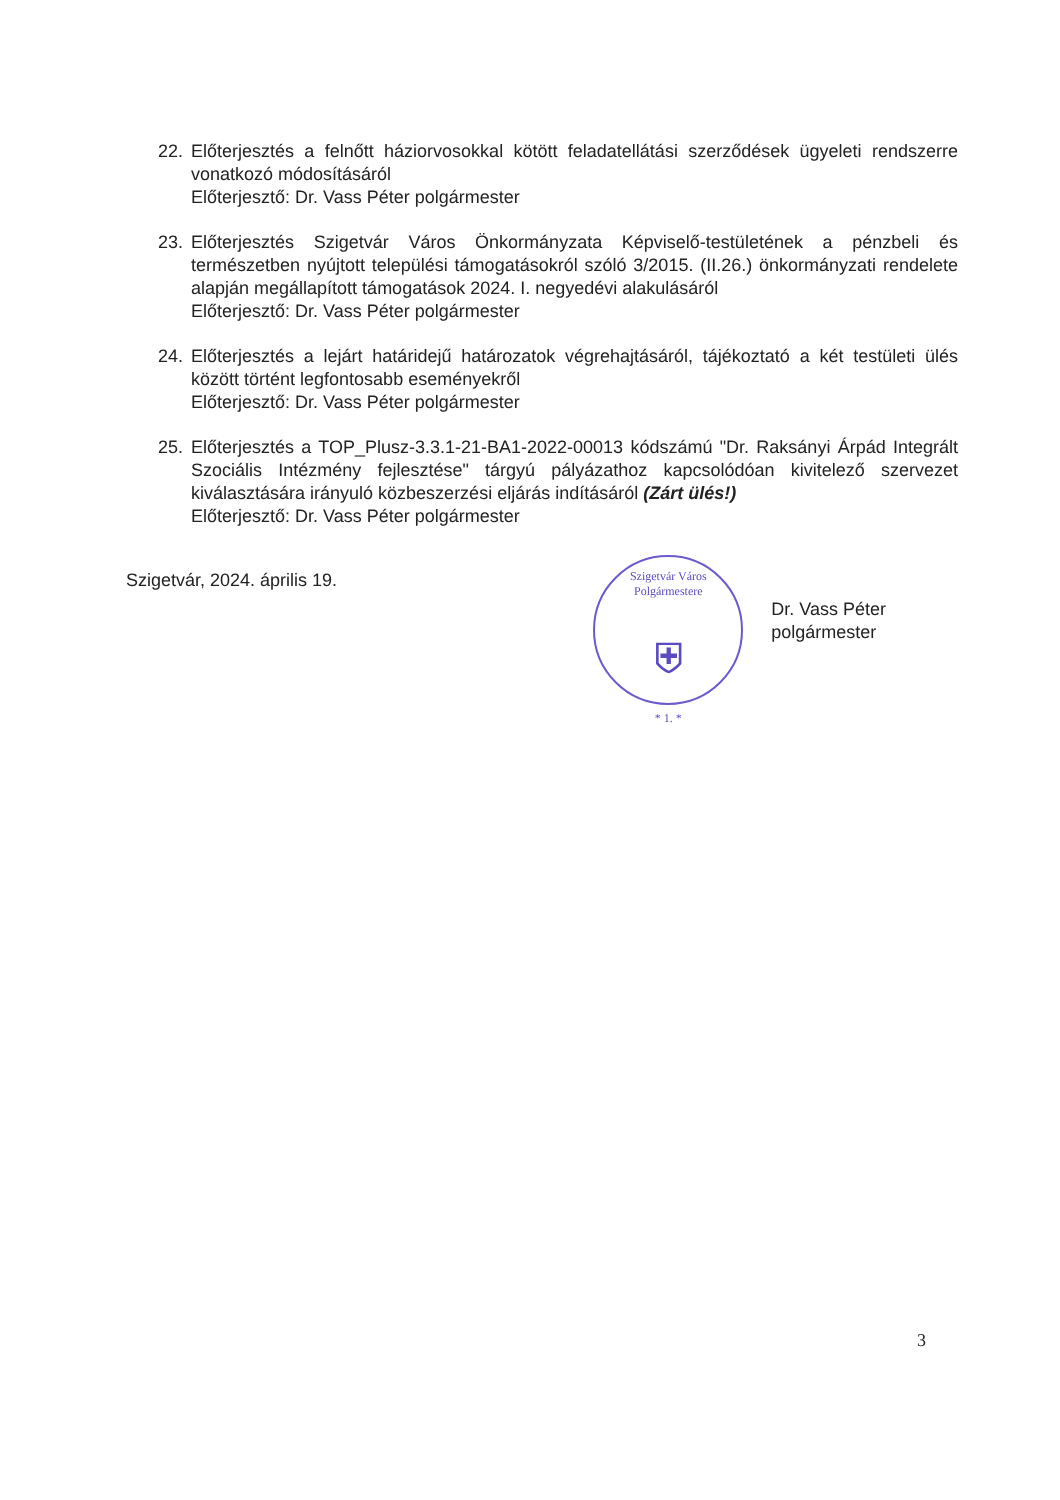22. Előterjesztés a felnőtt háziorvosokkal kötött feladatellátási szerződések ügyeleti rendszerre vonatkozó módosításáról
Előterjesztő: Dr. Vass Péter polgármester
23. Előterjesztés Szigetvár Város Önkormányzata Képviselő-testületének a pénzbeli és természetben nyújtott települési támogatásokról szóló 3/2015. (II.26.) önkormányzati rendelete alapján megállapított támogatások 2024. I. negyedévi alakulásáról
Előterjesztő: Dr. Vass Péter polgármester
24. Előterjesztés a lejárt határidejű határozatok végrehajtásáról, tájékoztató a két testületi ülés között történt legfontosabb eseményekről
Előterjesztő: Dr. Vass Péter polgármester
25. Előterjesztés a TOP_Plusz-3.3.1-21-BA1-2022-00013 kódszámú "Dr. Raksányi Árpád Integrált Szociális Intézmény fejlesztése" tárgyú pályázathoz kapcsolódóan kivitelező szervezet kiválasztására irányuló közbeszerzési eljárás indításáról (Zárt ülés!)
Előterjesztő: Dr. Vass Péter polgármester
Szigetvár, 2024. április 19.
Szigetvár Város Polgármestere
⛨
* 1. *
Dr. Vass Péter
polgármester
3